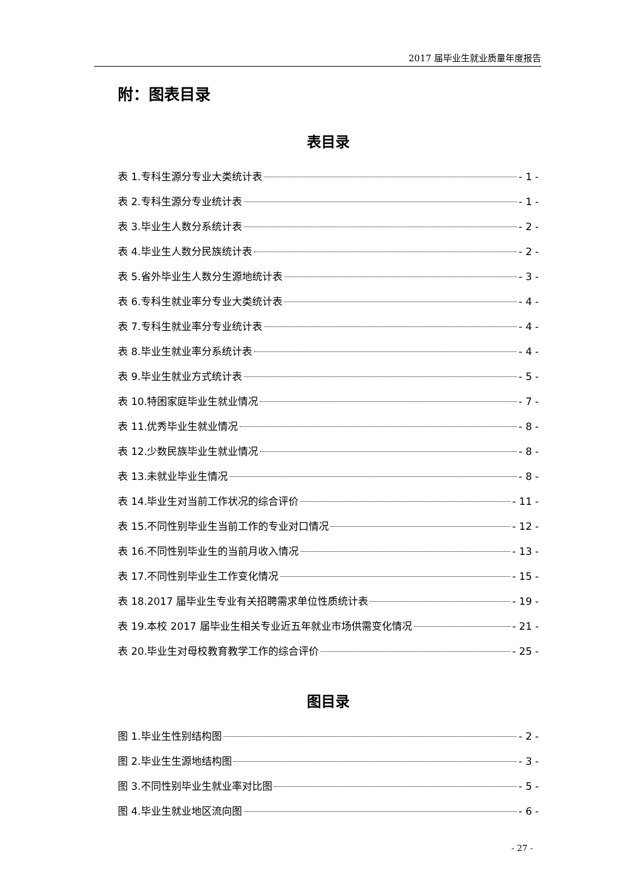2017 届毕业生就业质量年度报告
附：图表目录
表目录
表 1.专科生源分专业大类统计表 - 1 -
表 2.专科生源分专业统计表 - 1 -
表 3.毕业生人数分系统计表 - 2 -
表 4.毕业生人数分民族统计表 - 2 -
表 5.省外毕业生人数分生源地统计表 - 3 -
表 6.专科生就业率分专业大类统计表 - 4 -
表 7.专科生就业率分专业统计表 - 4 -
表 8.毕业生就业率分系统计表 - 4 -
表 9.毕业生就业方式统计表 - 5 -
表 10.特困家庭毕业生就业情况 - 7 -
表 11.优秀毕业生就业情况 - 8 -
表 12.少数民族毕业生就业情况 - 8 -
表 13.未就业毕业生情况 - 8 -
表 14.毕业生对当前工作状况的综合评价 - 11 -
表 15.不同性别毕业生当前工作的专业对口情况 - 12 -
表 16.不同性别毕业生的当前月收入情况 - 13 -
表 17.不同性别毕业生工作变化情况 - 15 -
表 18.2017 届毕业生专业有关招聘需求单位性质统计表 - 19 -
表 19.本校 2017 届毕业生相关专业近五年就业市场供需变化情况 - 21 -
表 20.毕业生对母校教育教学工作的综合评价 - 25 -
图目录
图 1.毕业生性别结构图 - 2 -
图 2.毕业生生源地结构图 - 3 -
图 3.不同性别毕业生就业率对比图 - 5 -
图 4.毕业生就业地区流向图 - 6 -
- 27 -